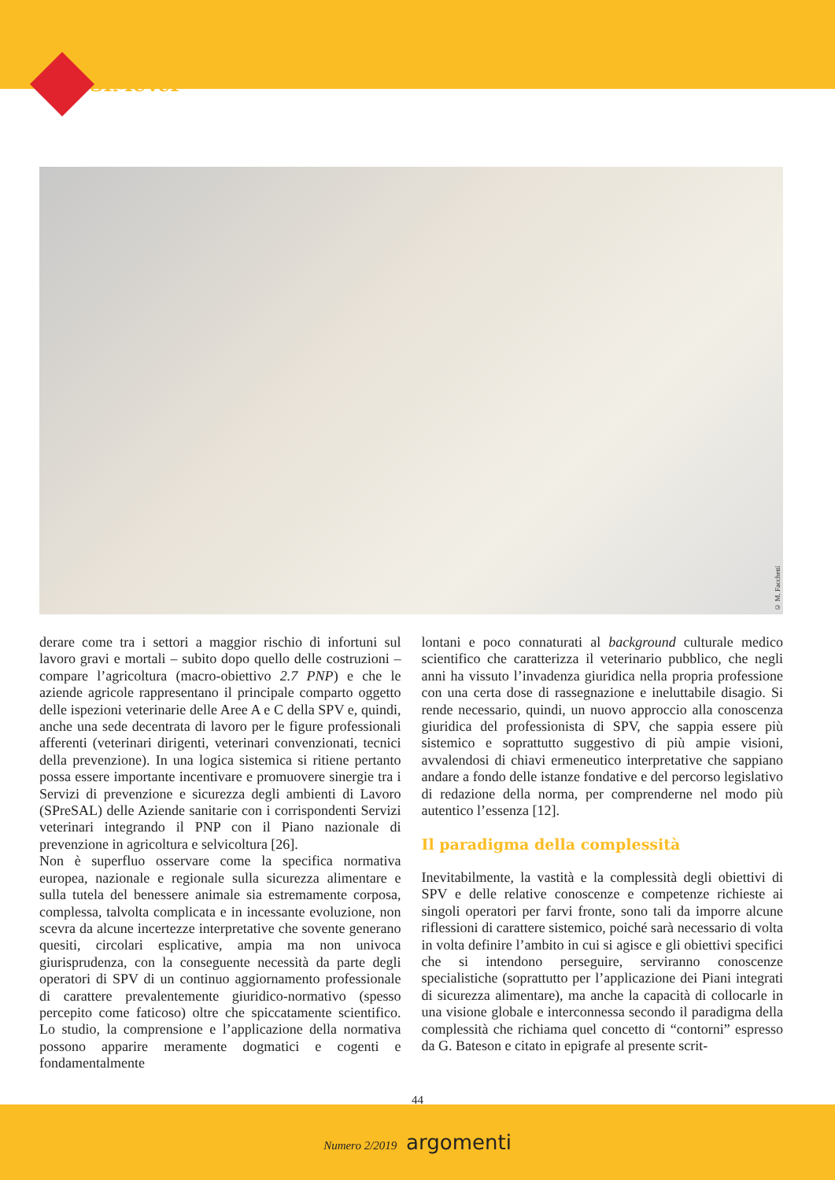SIMeVeP
© M. Facchetti
derare come tra i settori a maggior rischio di infortuni sul lavoro gravi e mortali – subito dopo quello delle costruzioni – compare l’agricoltura (macro-obiettivo 2.7 PNP) e che le aziende agricole rappresentano il principale comparto oggetto delle ispezioni veterinarie delle Aree A e C della SPV e, quindi, anche una sede decentrata di lavoro per le figure professionali afferenti (veterinari dirigenti, veterinari convenzionati, tecnici della prevenzione). In una logica sistemica si ritiene pertanto possa essere importante incentivare e promuovere sinergie tra i Servizi di prevenzione e sicurezza degli ambienti di Lavoro (SPreSAL) delle Aziende sanitarie con i corrispondenti Servizi veterinari integrando il PNP con il Piano nazionale di prevenzione in agricoltura e selvicoltura [26].
Non è superfluo osservare come la specifica normativa europea, nazionale e regionale sulla sicurezza alimentare e sulla tutela del benessere animale sia estremamente corposa, complessa, talvolta complicata e in incessante evoluzione, non scevra da alcune incertezze interpretative che sovente generano quesiti, circolari esplicative, ampia ma non univoca giurisprudenza, con la conseguente necessità da parte degli operatori di SPV di un continuo aggiornamento professionale di carattere prevalentemente giuridico-normativo (spesso percepito come faticoso) oltre che spiccatamente scientifico. Lo studio, la comprensione e l’applicazione della normativa possono apparire meramente dogmatici e cogenti e fondamentalmente
lontani e poco connaturati al background culturale medico scientifico che caratterizza il veterinario pubblico, che negli anni ha vissuto l’invadenza giuridica nella propria professione con una certa dose di rassegnazione e ineluttabile disagio. Si rende necessario, quindi, un nuovo approccio alla conoscenza giuridica del professionista di SPV, che sappia essere più sistemico e soprattutto suggestivo di più ampie visioni, avvalendosi di chiavi ermeneutico interpretative che sappiano andare a fondo delle istanze fondative e del percorso legislativo di redazione della norma, per comprenderne nel modo più autentico l’essenza [12].
Il paradigma della complessità
Inevitabilmente, la vastità e la complessità degli obiettivi di SPV e delle relative conoscenze e competenze richieste ai singoli operatori per farvi fronte, sono tali da imporre alcune riflessioni di carattere sistemico, poiché sarà necessario di volta in volta definire l’ambito in cui si agisce e gli obiettivi specifici che si intendono perseguire, serviranno conoscenze specialistiche (soprattutto per l’applicazione dei Piani integrati di sicurezza alimentare), ma anche la capacità di collocarle in una visione globale e interconnessa secondo il paradigma della complessità che richiama quel concetto di “contorni” espresso da G. Bateson e citato in epigrafe al presente scrit-
44
Numero 2/2019 argomenti